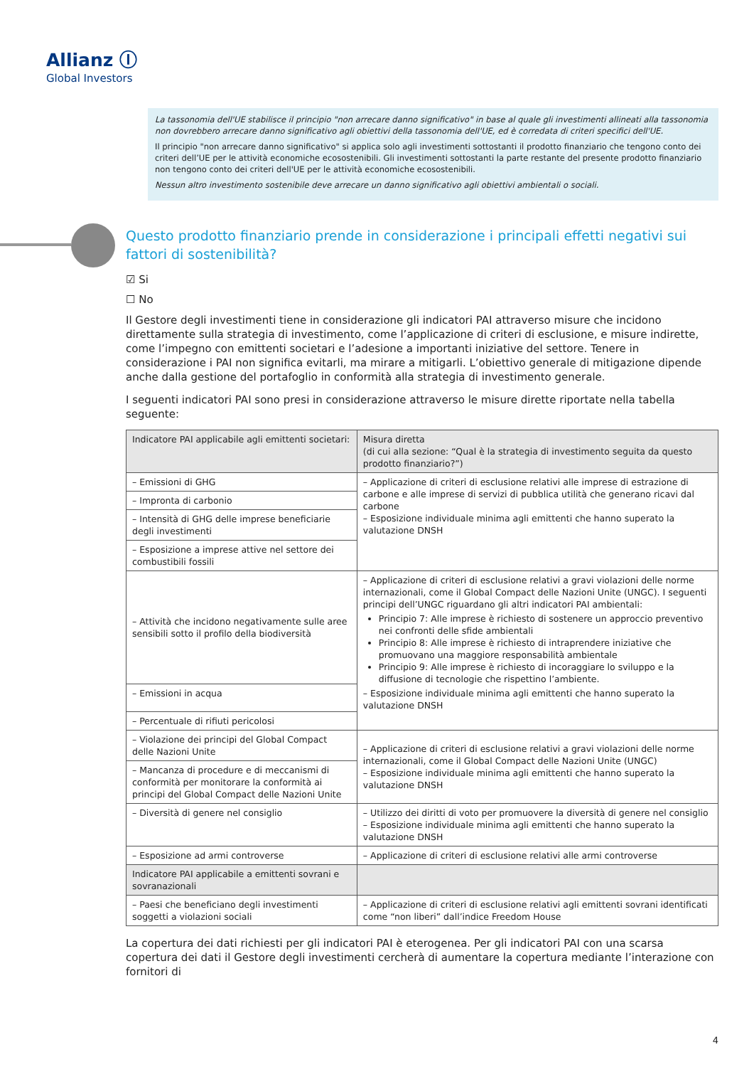Allianz Ⓘ
Global Investors
La tassonomia dell'UE stabilisce il principio "non arrecare danno significativo" in base al quale gli investimenti allineati alla tassonomia non dovrebbero arrecare danno significativo agli obiettivi della tassonomia dell'UE, ed è corredata di criteri specifici dell'UE.
Il principio "non arrecare danno significativo" si applica solo agli investimenti sottostanti il prodotto finanziario che tengono conto dei criteri dell’UE per le attività economiche ecosostenibili. Gli investimenti sottostanti la parte restante del presente prodotto finanziario non tengono conto dei criteri dell'UE per le attività economiche ecosostenibili.
Nessun altro investimento sostenibile deve arrecare un danno significativo agli obiettivi ambientali o sociali.
Questo prodotto finanziario prende in considerazione i principali effetti negativi sui fattori di sostenibilità?
☑ Si
☐ No
Il Gestore degli investimenti tiene in considerazione gli indicatori PAI attraverso misure che incidono direttamente sulla strategia di investimento, come l’applicazione di criteri di esclusione, e misure indirette, come l’impegno con emittenti societari e l’adesione a importanti iniziative del settore. Tenere in considerazione i PAI non significa evitarli, ma mirare a mitigarli. L’obiettivo generale di mitigazione dipende anche dalla gestione del portafoglio in conformità alla strategia di investimento generale.
I seguenti indicatori PAI sono presi in considerazione attraverso le misure dirette riportate nella tabella seguente:
| Indicatore PAI applicabile agli emittenti societari: | Misura diretta (di cui alla sezione: “Qual è la strategia di investimento seguita da questo prodotto finanziario?”) |
| --- | --- |
| – Emissioni di GHG | – Applicazione di criteri di esclusione relativi alle imprese di estrazione di carbone e alle imprese di servizi di pubblica utilità che generano ricavi dal carbone – Esposizione individuale minima agli emittenti che hanno superato la valutazione DNSH |
| – Impronta di carbonio | |
| – Intensità di GHG delle imprese beneficiarie degli investimenti | |
| – Esposizione a imprese attive nel settore dei combustibili fossili | |
| – Attività che incidono negativamente sulle aree sensibili sotto il profilo della biodiversità | – Applicazione di criteri di esclusione relativi a gravi violazioni delle norme internazionali, come il Global Compact delle Nazioni Unite (UNGC). I seguenti principi dell’UNGC riguardano gli altri indicatori PAI ambientali: Principio 7: Alle imprese è richiesto di sostenere un approccio preventivo nei confronti delle sfide ambientali Principio 8: Alle imprese è richiesto di intraprendere iniziative che promuovano una maggiore responsabilità ambientale Principio 9: Alle imprese è richiesto di incoraggiare lo sviluppo e la diffusione di tecnologie che rispettino l’ambiente. – Esposizione individuale minima agli emittenti che hanno superato la valutazione DNSH |
| – Emissioni in acqua | |
| – Percentuale di rifiuti pericolosi | |
| – Violazione dei principi del Global Compact delle Nazioni Unite | – Applicazione di criteri di esclusione relativi a gravi violazioni delle norme internazionali, come il Global Compact delle Nazioni Unite (UNGC) – Esposizione individuale minima agli emittenti che hanno superato la valutazione DNSH |
| – Mancanza di procedure e di meccanismi di conformità per monitorare la conformità ai principi del Global Compact delle Nazioni Unite | |
| – Diversità di genere nel consiglio | – Utilizzo dei diritti di voto per promuovere la diversità di genere nel consiglio – Esposizione individuale minima agli emittenti che hanno superato la valutazione DNSH |
| – Esposizione ad armi controverse | – Applicazione di criteri di esclusione relativi alle armi controverse |
| Indicatore PAI applicabile a emittenti sovrani e sovranazionali | |
| – Paesi che beneficiano degli investimenti soggetti a violazioni sociali | – Applicazione di criteri di esclusione relativi agli emittenti sovrani identificati come “non liberi” dall’indice Freedom House |
La copertura dei dati richiesti per gli indicatori PAI è eterogenea. Per gli indicatori PAI con una scarsa copertura dei dati il Gestore degli investimenti cercherà di aumentare la copertura mediante l’interazione con fornitori di
4